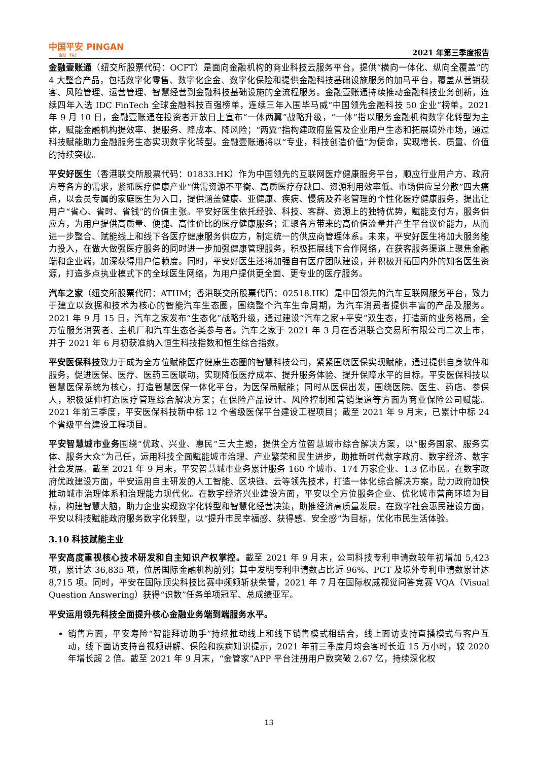中国平安 PINGAN
金融 · 科技
2021 年第三季度报告
金融壹账通（纽交所股票代码：OCFT）是面向金融机构的商业科技云服务平台，提供“横向一体化、纵向全覆盖”的 4 大整合产品，包括数字化零售、数字化企金、数字化保险和提供金融科技基础设施服务的加马平台，覆盖从营销获客、风险管理、运营管理、智慧经营到金融科技基础设施的全流程服务。金融壹账通持续推动金融科技业务创新，连续四年入选 IDC FinTech 全球金融科技百强榜单，连续三年入围毕马威“中国领先金融科技 50 企业”榜单。2021 年 9 月 10 日，金融壹账通在投资者开放日上宣布“一体两翼”战略升级，“一体”指以服务金融机构数字化转型为主体，赋能金融机构提效率、提服务、降成本、降风险；“两翼”指构建政府监管及企业用户生态和拓展境外市场，通过科技赋能助力金融服务生态实现数字化转型。金融壹账通将以“专业，科技创造价值”为使命，实现增长、质量、价值的持续突破。
平安好医生（香港联交所股票代码：01833.HK）作为中国领先的互联网医疗健康服务平台，顺应行业用户方、政府方等各方的需求，紧抓医疗健康产业“供需资源不平衡、高质医疗存缺口、资源利用效率低、市场供应呈分散”四大痛点，以会员专属的家庭医生为入口，提供涵盖健康、亚健康、疾病、慢病及养老管理的个性化医疗健康服务，提出让用户“省心、省时、省钱”的价值主张。平安好医生依托经验、科技、客群、资源上的独特优势，赋能支付方，服务供应方，为用户提供高质量、便捷、高性价比的医疗健康服务；汇聚各方带来的高价值流量并产生平台议价能力，从而进一步整合、赋能线上和线下各医疗健康服务供应方，制定统一的供应商管理体系。未来，平安好医生将加大服务能力投入，在做大做强医疗服务的同时进一步加强健康管理服务，积极拓展线下合作网络，在获客服务渠道上聚焦金融端和企业端，加深获得用户信赖度。同时，平安好医生还将加强自有医疗团队建设，并积极开拓国内外的知名医生资源，打造多点执业模式下的全球医生网络，为用户提供更全面、更专业的医疗服务。
汽车之家（纽交所股票代码：ATHM；香港联交所股票代码：02518.HK）是中国领先的汽车互联网服务平台，致力于建立以数据和技术为核心的智能汽车生态圈，围绕整个汽车生命周期，为汽车消费者提供丰富的产品及服务。2021 年 9 月 15 日，汽车之家发布“生态化”战略升级，通过建设“汽车之家+平安”双生态，打造新的业务格局，全方位服务消费者、主机厂和汽车生态各类参与者。汽车之家于 2021 年 3 月在香港联合交易所有限公司二次上市，并于 2021 年 6 月初获准纳入恒生科技指数和恒生综合指数。
平安医保科技致力于成为全方位赋能医疗健康生态圈的智慧科技公司，紧紧围绕医保实现赋能，通过提供自身软件和服务，促进医保、医疗、医药三医联动，实现降低医疗成本、提升服务体验、提升保障水平的目标。平安医保科技以智慧医保系统为核心，打造智慧医保一体化平台，为医保局赋能；同时从医保出发，围绕医院、医生、药店、参保人，积极延伸打造医疗管理综合解决方案；在保险产品设计、风险控制和营销渠道等方面为商业保险公司赋能。2021 年前三季度，平安医保科技新中标 12 个省级医保平台建设工程项目；截至 2021 年 9 月末，已累计中标 24 个省级平台建设工程项目。
平安智慧城市业务围绕“优政、兴业、惠民”三大主题，提供全方位智慧城市综合解决方案，以“服务国家、服务实体、服务大众”为己任，运用科技全面赋能城市治理、产业繁荣和民生进步，助推新时代数字政府、数字经济、数字社会发展。截至 2021 年 9 月末，平安智慧城市业务累计服务 160 个城市、174 万家企业、1.3 亿市民。在数字政府优政建设方面，平安运用自主研发的人工智能、区块链、云等领先技术，打造一体化综合解决方案，助力政府加快推动城市治理体系和治理能力现代化。在数字经济兴业建设方面，平安以全方位服务企业、优化城市营商环境为目标，构建智慧大脑，助力企业实现数字化转型和智慧化经营决策，助推经济高质量发展。在数字社会惠民建设方面，平安以科技赋能政府服务数字化转型，以“提升市民幸福感、获得感、安全感”为目标，优化市民生活体验。
3.10 科技赋能主业
平安高度重视核心技术研发和自主知识产权掌控。截至 2021 年 9 月末，公司科技专利申请数较年初增加 5,423 项，累计达 36,835 项，位居国际金融机构前列；其中发明专利申请数占比近 96%、PCT 及境外专利申请数累计达 8,715 项。同时，平安在国际顶尖科技比赛中频频斩获荣誉，2021 年 7 月在国际权威视觉问答竞赛 VQA（Visual Question Answering）获得“识数”任务单项冠军、总成绩亚军。
平安运用领先科技全面提升核心金融业务端到端服务水平。
销售方面，平安寿险“智能拜访助手”持续推动线上和线下销售模式相结合，线上面访支持直播模式与客户互动，线下面访支持音视频讲解、保险和疾病知识提示，2021 年前三季度月均会客时长近 15 万小时，较 2020 年增长超 2 倍。截至 2021 年 9 月末，“金管家”APP 平台注册用户数突破 2.67 亿，持续深化权
13